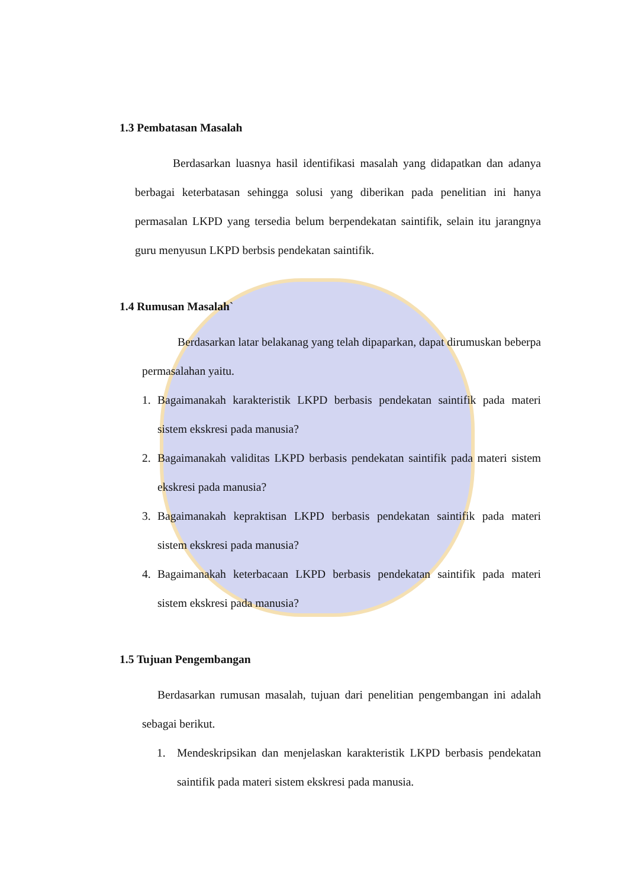1.3 Pembatasan Masalah
Berdasarkan luasnya hasil identifikasi masalah yang didapatkan dan adanya berbagai keterbatasan sehingga solusi yang diberikan pada penelitian ini hanya permasalan LKPD yang tersedia belum berpendekatan saintifik, selain itu jarangnya guru menyusun LKPD berbsis pendekatan saintifik.
1.4 Rumusan Masalah`
Berdasarkan latar belakanag yang telah dipaparkan, dapat dirumuskan beberpa permasalahan yaitu.
1. Bagaimanakah karakteristik LKPD berbasis pendekatan saintifik pada materi sistem ekskresi pada manusia?
2. Bagaimanakah validitas LKPD berbasis pendekatan saintifik pada materi sistem ekskresi pada manusia?
3. Bagaimanakah kepraktisan LKPD berbasis pendekatan saintifik pada materi sistem ekskresi pada manusia?
4. Bagaimanakah keterbacaan LKPD berbasis pendekatan saintifik pada materi sistem ekskresi pada manusia?
1.5 Tujuan Pengembangan
Berdasarkan rumusan masalah, tujuan dari penelitian pengembangan ini adalah sebagai berikut.
1. Mendeskripsikan dan menjelaskan karakteristik LKPD berbasis pendekatan saintifik pada materi sistem ekskresi pada manusia.